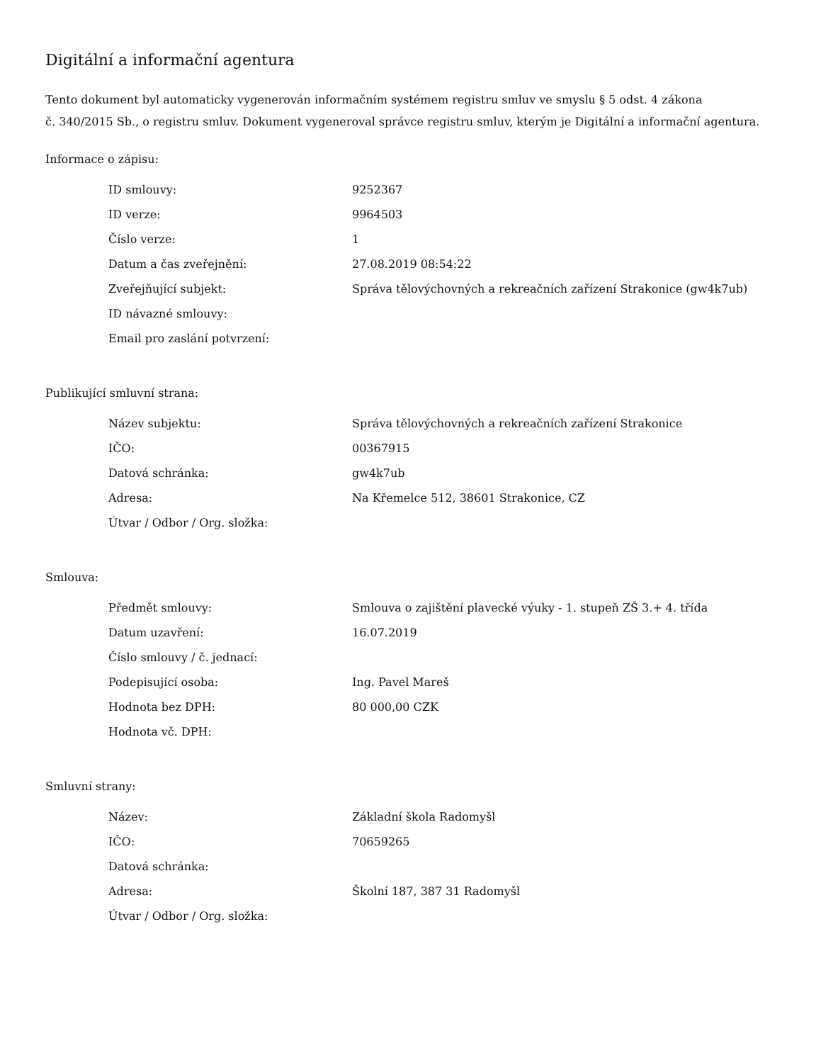Digitální a informační agentura
Tento dokument byl automaticky vygenerován informačním systémem registru smluv ve smyslu § 5 odst. 4 zákona
č. 340/2015 Sb., o registru smluv. Dokument vygeneroval správce registru smluv, kterým je Digitální a informační agentura.
Informace o zápisu:
| ID smlouvy: | 9252367 |
| ID verze: | 9964503 |
| Číslo verze: | 1 |
| Datum a čas zveřejnění: | 27.08.2019 08:54:22 |
| Zveřejňující subjekt: | Správa tělovýchovných a rekreačních zařízení Strakonice (gw4k7ub) |
| ID návazné smlouvy: | |
| Email pro zaslání potvrzení: | |
Publikující smluvní strana:
| Název subjektu: | Správa tělovýchovných a rekreačních zařízení Strakonice |
| IČO: | 00367915 |
| Datová schránka: | gw4k7ub |
| Adresa: | Na Křemelce 512, 38601 Strakonice, CZ |
| Útvar / Odbor / Org. složka: | |
Smlouva:
| Předmět smlouvy: | Smlouva o zajištění plavecké výuky - 1. stupeň ZŠ 3.+ 4. třída |
| Datum uzavření: | 16.07.2019 |
| Číslo smlouvy / č. jednací: | |
| Podepisující osoba: | Ing. Pavel Mareš |
| Hodnota bez DPH: | 80 000,00 CZK |
| Hodnota vč. DPH: | |
Smluvní strany:
| Název: | Základní škola Radomyšl |
| IČO: | 70659265 |
| Datová schránka: | |
| Adresa: | Školní 187, 387 31 Radomyšl |
| Útvar / Odbor / Org. složka: | |